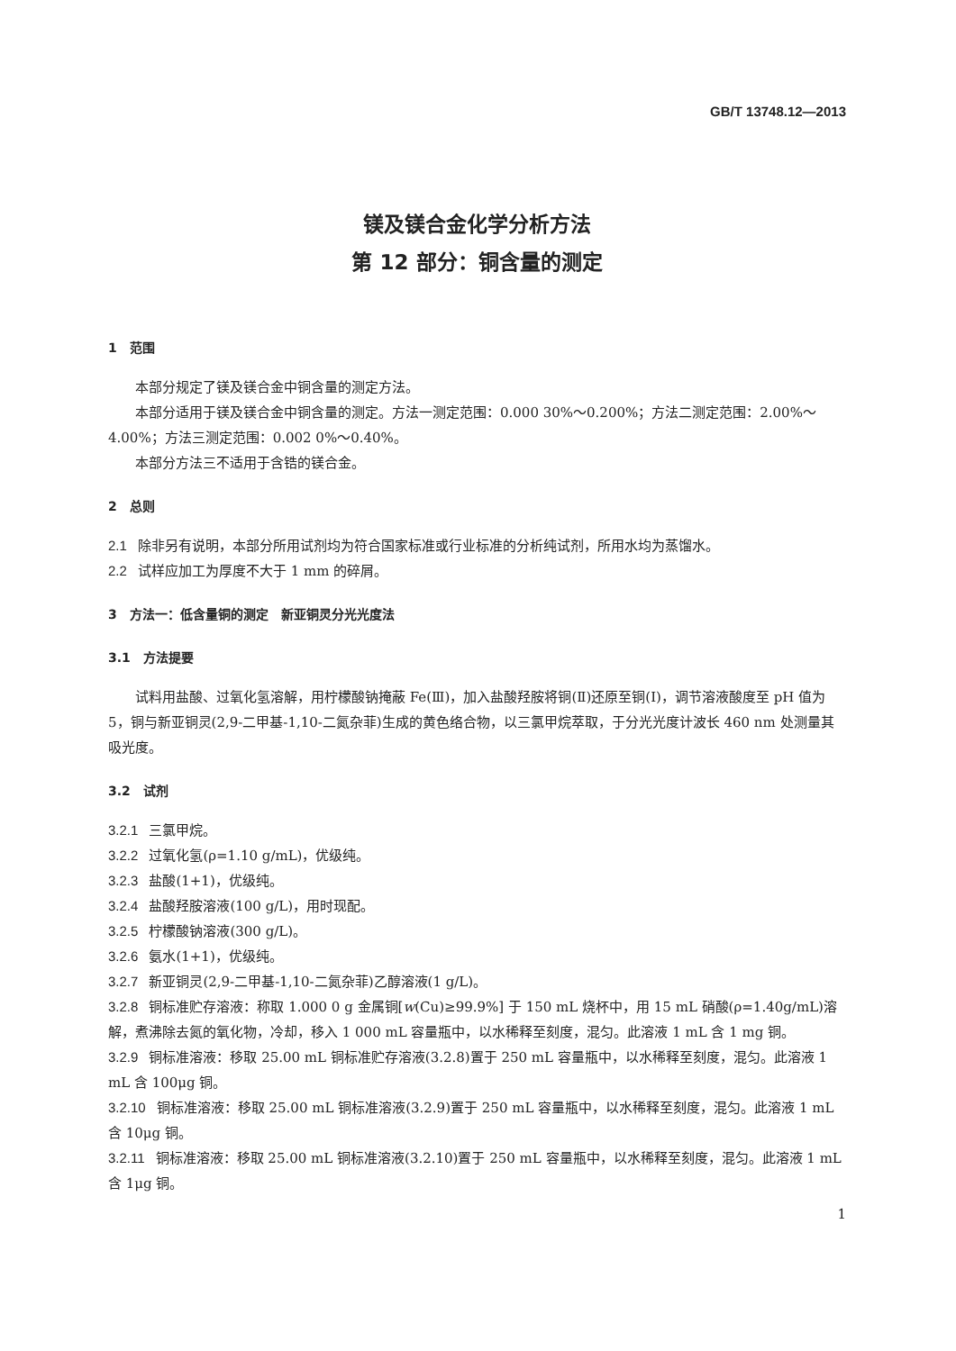GB/T 13748.12—2013
镁及镁合金化学分析方法
第 12 部分：铜含量的测定
1　范围
本部分规定了镁及镁合金中铜含量的测定方法。
本部分适用于镁及镁合金中铜含量的测定。方法一测定范围：0.000 30%～0.200%；方法二测定范围：2.00%～4.00%；方法三测定范围：0.002 0%～0.40%。
本部分方法三不适用于含锆的镁合金。
2　总则
2.1 除非另有说明，本部分所用试剂均为符合国家标准或行业标准的分析纯试剂，所用水均为蒸馏水。
2.2 试样应加工为厚度不大于 1 mm 的碎屑。
3　方法一：低含量铜的测定　新亚铜灵分光光度法
3.1　方法提要
试料用盐酸、过氧化氢溶解，用柠檬酸钠掩蔽 Fe(Ⅲ)，加入盐酸羟胺将铜(Ⅱ)还原至铜(Ⅰ)，调节溶液酸度至 pH 值为 5，铜与新亚铜灵(2,9-二甲基-1,10-二氮杂菲)生成的黄色络合物，以三氯甲烷萃取，于分光光度计波长 460 nm 处测量其吸光度。
3.2　试剂
3.2.1 三氯甲烷。
3.2.2 过氧化氢(ρ=1.10 g/mL)，优级纯。
3.2.3 盐酸(1+1)，优级纯。
3.2.4 盐酸羟胺溶液(100 g/L)，用时现配。
3.2.5 柠檬酸钠溶液(300 g/L)。
3.2.6 氨水(1+1)，优级纯。
3.2.7 新亚铜灵(2,9-二甲基-1,10-二氮杂菲)乙醇溶液(1 g/L)。
3.2.8 铜标准贮存溶液：称取 1.000 0 g 金属铜[w(Cu)≥99.9%] 于 150 mL 烧杯中，用 15 mL 硝酸(ρ=1.40g/mL)溶解，煮沸除去氮的氧化物，冷却，移入 1 000 mL 容量瓶中，以水稀释至刻度，混匀。此溶液 1 mL 含 1 mg 铜。
3.2.9 铜标准溶液：移取 25.00 mL 铜标准贮存溶液(3.2.8)置于 250 mL 容量瓶中，以水稀释至刻度，混匀。此溶液 1 mL 含 100μg 铜。
3.2.10 铜标准溶液：移取 25.00 mL 铜标准溶液(3.2.9)置于 250 mL 容量瓶中，以水稀释至刻度，混匀。此溶液 1 mL 含 10μg 铜。
3.2.11 铜标准溶液：移取 25.00 mL 铜标准溶液(3.2.10)置于 250 mL 容量瓶中，以水稀释至刻度，混匀。此溶液 1 mL 含 1μg 铜。
1